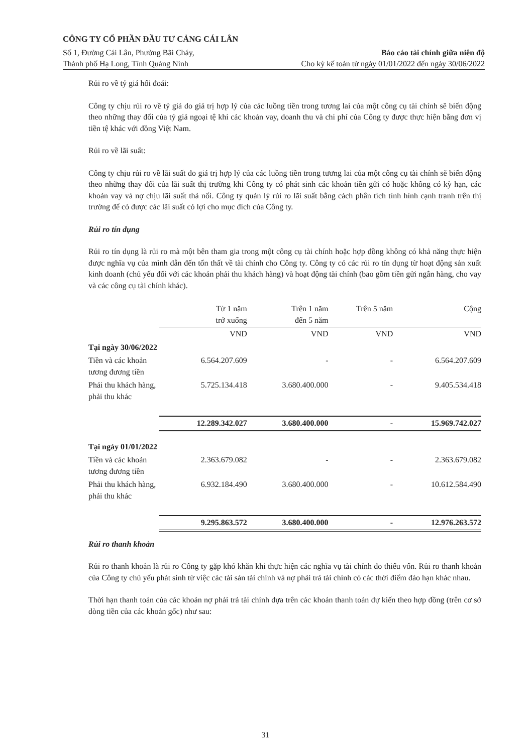CÔNG TY CỔ PHẦN ĐẦU TƯ CẢNG CÁI LÂN
Số 1, Đường Cái Lân, Phường Bãi Cháy, Báo cáo tài chính giữa niên độ
Thành phố Hạ Long, Tỉnh Quảng Ninh Cho kỳ kế toán từ ngày 01/01/2022 đến ngày 30/06/2022
Rủi ro về tỷ giá hối đoái:
Công ty chịu rủi ro về tỷ giá do giá trị hợp lý của các luồng tiền trong tương lai của một công cụ tài chính sẽ biến động theo những thay đổi của tỷ giá ngoại tệ khi các khoản vay, doanh thu và chi phí của Công ty được thực hiện bằng đơn vị tiền tệ khác với đồng Việt Nam.
Rủi ro về lãi suất:
Công ty chịu rủi ro về lãi suất do giá trị hợp lý của các luồng tiền trong tương lai của một công cụ tài chính sẽ biến động theo những thay đổi của lãi suất thị trường khi Công ty có phát sinh các khoản tiền gửi có hoặc không có kỳ hạn, các khoản vay và nợ chịu lãi suất thả nổi. Công ty quản lý rủi ro lãi suất bằng cách phân tích tình hình cạnh tranh trên thị trường để có được các lãi suất có lợi cho mục đích của Công ty.
Rủi ro tín dụng
Rủi ro tín dụng là rủi ro mà một bên tham gia trong một công cụ tài chính hoặc hợp đồng không có khả năng thực hiện được nghĩa vụ của mình dẫn đến tổn thất về tài chính cho Công ty. Công ty có các rủi ro tín dụng từ hoạt động sản xuất kinh doanh (chủ yếu đối với các khoản phải thu khách hàng) và hoạt động tài chính (bao gồm tiền gửi ngân hàng, cho vay và các công cụ tài chính khác).
| | Từ 1 năm trở xuống | | Trên 1 năm đến 5 năm | | Trên 5 năm | | Cộng |
| --- | --- | --- | --- | --- | --- | --- | --- |
| | VND | | VND | | VND | | VND |
| Tại ngày 30/06/2022 | | | | | | | |
| Tiền và các khoản tương đương tiền | 6.564.207.609 | | - | | - | | 6.564.207.609 |
| Phải thu khách hàng, phải thu khác | 5.725.134.418 | | 3.680.400.000 | | - | | 9.405.534.418 |
| | 12.289.342.027 | | 3.680.400.000 | | - | | 15.969.742.027 |
| Tại ngày 01/01/2022 | | | | | | | |
| Tiền và các khoản tương đương tiền | 2.363.679.082 | | - | | - | | 2.363.679.082 |
| Phải thu khách hàng, phải thu khác | 6.932.184.490 | | 3.680.400.000 | | - | | 10.612.584.490 |
| | 9.295.863.572 | | 3.680.400.000 | | - | | 12.976.263.572 |
Rủi ro thanh khoản
Rủi ro thanh khoản là rủi ro Công ty gặp khó khăn khi thực hiện các nghĩa vụ tài chính do thiếu vốn. Rủi ro thanh khoản của Công ty chủ yếu phát sinh từ việc các tài sản tài chính và nợ phải trả tài chính có các thời điểm đáo hạn khác nhau.
Thời hạn thanh toán của các khoản nợ phải trả tài chính dựa trên các khoản thanh toán dự kiến theo hợp đồng (trên cơ sở dòng tiền của các khoản gốc) như sau:
31